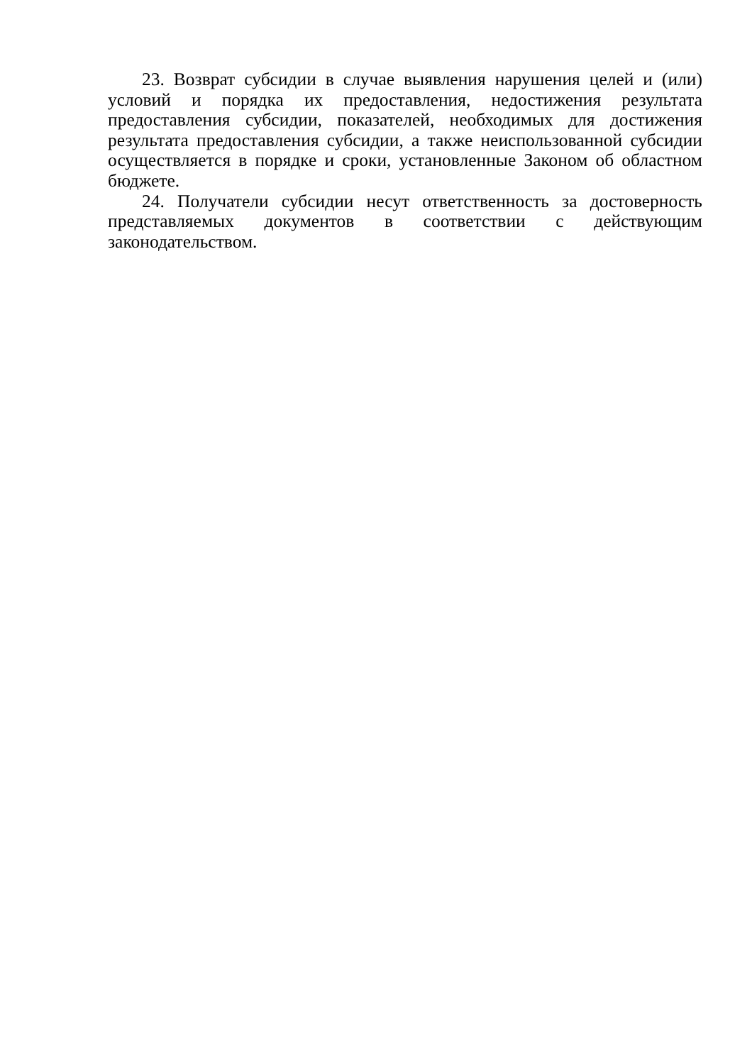23. Возврат субсидии в случае выявления нарушения целей и (или) условий и порядка их предоставления, недостижения результата предоставления субсидии, показателей, необходимых для достижения результата предоставления субсидии, а также неиспользованной субсидии осуществляется в порядке и сроки, установленные Законом об областном бюджете.
24. Получатели субсидии несут ответственность за достоверность представляемых документов в соответствии с действующим законодательством.